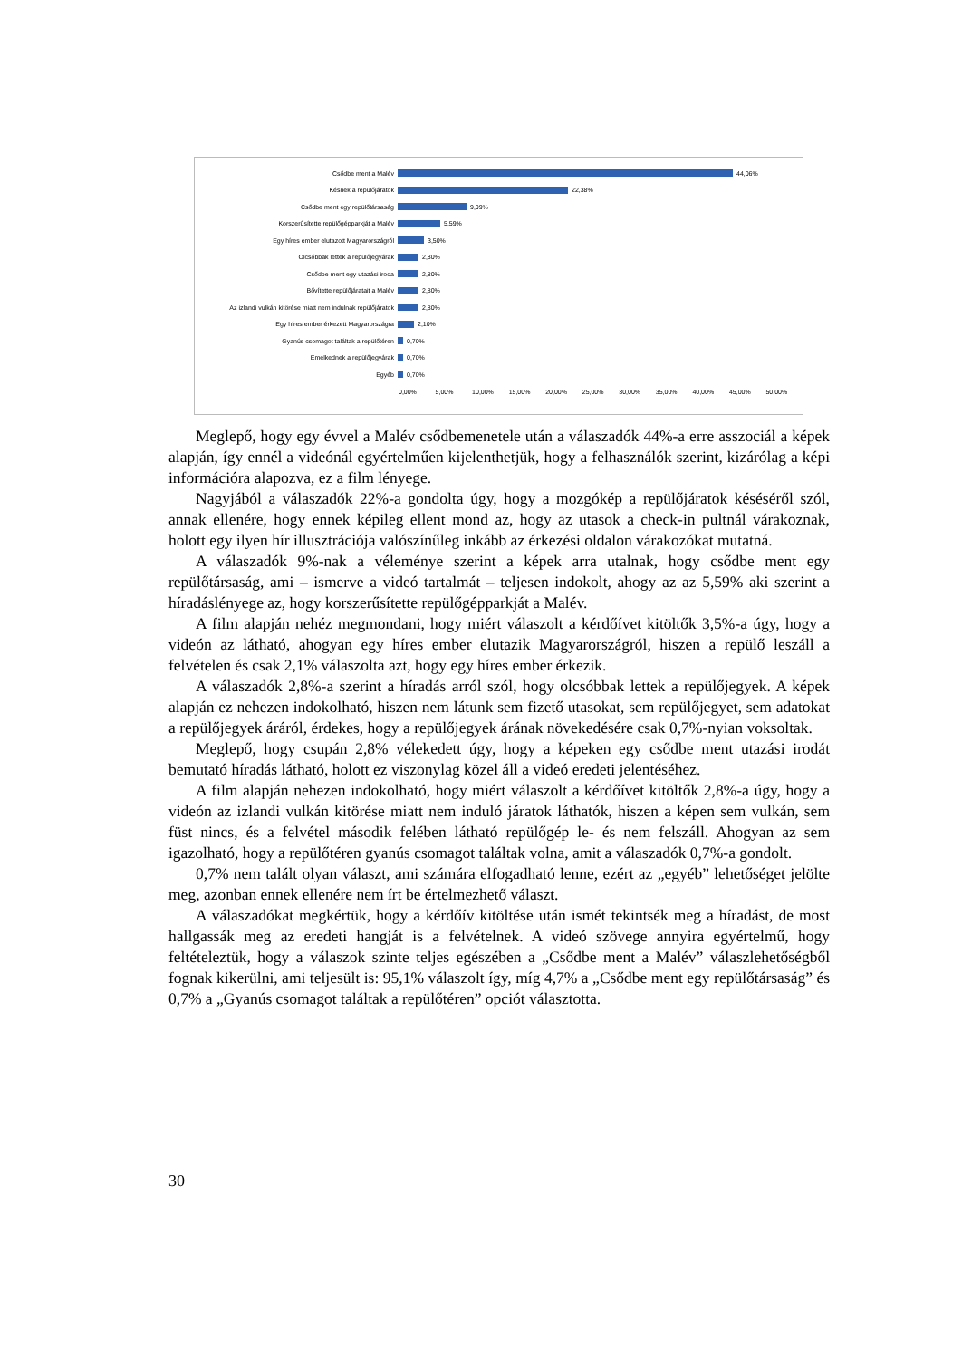Csődbe ment a Malév 44,06%
Késnek a repülőjáratok 22,38%
Csődbe ment egy repülőtársaság 9,09%
Korszerűsítette repülőgépparkját a Malév 5,59%
Egy híres ember elutazott Magyarországról 3,50%
Olcsóbbak lettek a repülőjegyárak 2,80%
Csődbe ment egy utazási iroda 2,80%
Bővítette repülőjáratait a Malév 2,80%
Az izlandi vulkán kitörése miatt nem indulnak repülőjáratok
2,80%
Egy híres ember érkezett Magyarországra 2,10%
Gyanús csomagot találtak a repülőtéren 0,70%
Emelkednek a repülőjegyárak 0,70%
Egyéb 0,70%
0,00% 5,00% 10,00% 15,00% 20,00% 25,00% 30,00% 35,00% 40,00% 45,00% 50,00%
Meglepő, hogy egy évvel a Malév csődbemenetele után a válaszadók 44%-a erre asszociál a képek alapján, így ennél a videónál egyértelműen kijelenthetjük, hogy a felhasználók szerint, kizárólag a képi információra alapozva, ez a film lényege.
Nagyjából a válaszadók 22%-a gondolta úgy, hogy a mozgókép a repülőjáratok késéséről szól, annak ellenére, hogy ennek képileg ellent mond az, hogy az utasok a check-in pultnál várakoznak, holott egy ilyen hír illusztrációja valószínűleg inkább az érkezési oldalon várakozókat mutatná.
A válaszadók 9%-nak a véleménye szerint a képek arra utalnak, hogy csődbe ment egy repülőtársaság, ami – ismerve a videó tartalmát – teljesen indokolt, ahogy az az 5,59% aki szerint a híradáslényege az, hogy korszerűsítette repülőgépparkját a Malév.
A film alapján nehéz megmondani, hogy miért válaszolt a kérdőívet kitöltők 3,5%-a úgy, hogy a videón az látható, ahogyan egy híres ember elutazik Magyarországról, hiszen a repülő leszáll a felvételen és csak 2,1% válaszolta azt, hogy egy híres ember érkezik.
A válaszadók 2,8%-a szerint a híradás arról szól, hogy olcsóbbak lettek a repülőjegyek. A képek alapján ez nehezen indokolható, hiszen nem látunk sem fizető utasokat, sem repülőjegyet, sem adatokat a repülőjegyek áráról, érdekes, hogy a repülőjegyek árának növekedésére csak 0,7%-nyian voksoltak.
Meglepő, hogy csupán 2,8% vélekedett úgy, hogy a képeken egy csődbe ment utazási irodát bemutató híradás látható, holott ez viszonylag közel áll a videó eredeti jelentéséhez.
A film alapján nehezen indokolható, hogy miért válaszolt a kérdőívet kitöltők 2,8%-a úgy, hogy a videón az izlandi vulkán kitörése miatt nem induló járatok láthatók, hiszen a képen sem vulkán, sem füst nincs, és a felvétel második felében látható repülőgép le- és nem felszáll. Ahogyan az sem igazolható, hogy a repülőtéren gyanús csomagot találtak volna, amit a válaszadók 0,7%-a gondolt.
0,7% nem talált olyan választ, ami számára elfogadható lenne, ezért az „egyéb” lehetőséget jelölte meg, azonban ennek ellenére nem írt be értelmezhető választ.
A válaszadókat megkértük, hogy a kérdőív kitöltése után ismét tekintsék meg a híradást, de most hallgassák meg az eredeti hangját is a felvételnek. A videó szövege annyira egyértelmű, hogy feltételeztük, hogy a válaszok szinte teljes egészében a „Csődbe ment a Malév” válaszlehetőségből fognak kikerülni, ami teljesült is: 95,1% válaszolt így, míg 4,7% a „Csődbe ment egy repülőtársaság” és 0,7% a „Gyanús csomagot találtak a repülőtéren” opciót választotta.
30